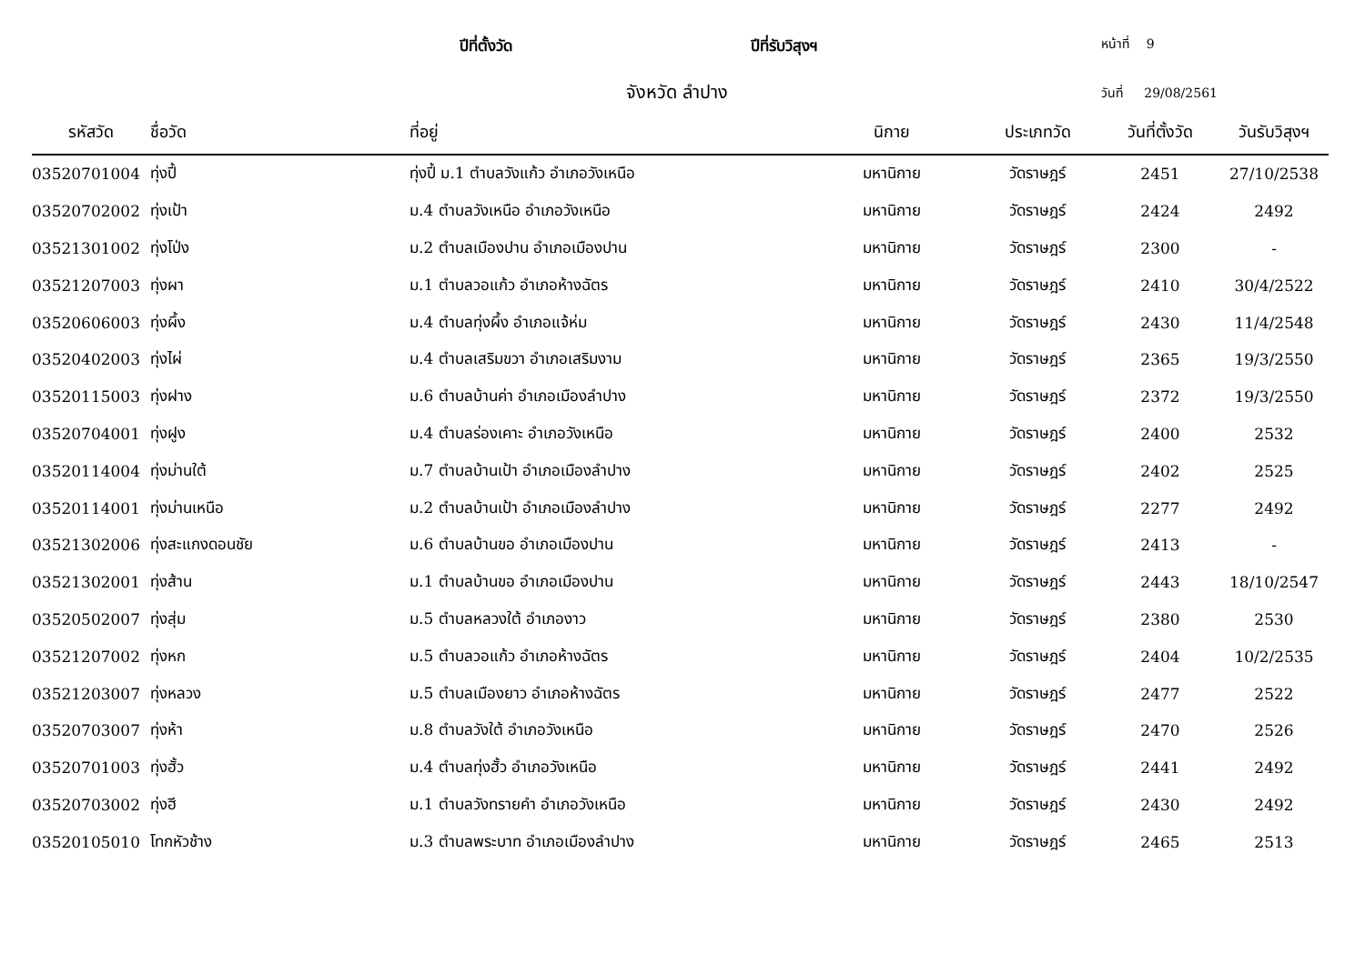ปีที่ตั้งวัด ปีที่รับวิสุงฯ
หน้าที่ 9
จังหวัด ลำปาง
วันที่ 29/08/2561
| รหัสวัด | ชื่อวัด | ที่อยู่ | นิกาย | ประเภทวัด | วันที่ตั้งวัด | วันรับวิสุงฯ |
| --- | --- | --- | --- | --- | --- | --- |
| 03520701004 | ทุ่งปี้ | ทุ่งปี้ ม.1 ตำบลวังแก้ว อำเภอวังเหนือ | มหานิกาย | วัดราษฎร์ | 2451 | 27/10/2538 |
| 03520702002 | ทุ่งเป้า | ม.4 ตำบลวังเหนือ อำเภอวังเหนือ | มหานิกาย | วัดราษฎร์ | 2424 | 2492 |
| 03521301002 | ทุ่งโป่ง | ม.2 ตำบลเมืองปาน อำเภอเมืองปาน | มหานิกาย | วัดราษฎร์ | 2300 | - |
| 03521207003 | ทุ่งผา | ม.1 ตำบลวอแก้ว อำเภอห้างฉัตร | มหานิกาย | วัดราษฎร์ | 2410 | 30/4/2522 |
| 03520606003 | ทุ่งผึ้ง | ม.4 ตำบลทุ่งผึ้ง อำเภอแจ้ห่ม | มหานิกาย | วัดราษฎร์ | 2430 | 11/4/2548 |
| 03520402003 | ทุ่งไผ่ | ม.4 ตำบลเสริมขวา อำเภอเสริมงาม | มหานิกาย | วัดราษฎร์ | 2365 | 19/3/2550 |
| 03520115003 | ทุ่งฝาง | ม.6 ตำบลบ้านค่า อำเภอเมืองลำปาง | มหานิกาย | วัดราษฎร์ | 2372 | 19/3/2550 |
| 03520704001 | ทุ่งฝูง | ม.4 ตำบลร่องเคาะ อำเภอวังเหนือ | มหานิกาย | วัดราษฎร์ | 2400 | 2532 |
| 03520114004 | ทุ่งม่านใต้ | ม.7 ตำบลบ้านเป้า อำเภอเมืองลำปาง | มหานิกาย | วัดราษฎร์ | 2402 | 2525 |
| 03520114001 | ทุ่งม่านเหนือ | ม.2 ตำบลบ้านเป้า อำเภอเมืองลำปาง | มหานิกาย | วัดราษฎร์ | 2277 | 2492 |
| 03521302006 | ทุ่งสะแกงดอนชัย | ม.6 ตำบลบ้านขอ อำเภอเมืองปาน | มหานิกาย | วัดราษฎร์ | 2413 | - |
| 03521302001 | ทุ่งส้าน | ม.1 ตำบลบ้านขอ อำเภอเมืองปาน | มหานิกาย | วัดราษฎร์ | 2443 | 18/10/2547 |
| 03520502007 | ทุ่งสุ่ม | ม.5 ตำบลหลวงใต้ อำเภองาว | มหานิกาย | วัดราษฎร์ | 2380 | 2530 |
| 03521207002 | ทุ่งหก | ม.5 ตำบลวอแก้ว อำเภอห้างฉัตร | มหานิกาย | วัดราษฎร์ | 2404 | 10/2/2535 |
| 03521203007 | ทุ่งหลวง | ม.5 ตำบลเมืองยาว อำเภอห้างฉัตร | มหานิกาย | วัดราษฎร์ | 2477 | 2522 |
| 03520703007 | ทุ่งห้า | ม.8 ตำบลวังใต้ อำเภอวังเหนือ | มหานิกาย | วัดราษฎร์ | 2470 | 2526 |
| 03520701003 | ทุ่งฮั้ว | ม.4 ตำบลทุ่งฮั้ว อำเภอวังเหนือ | มหานิกาย | วัดราษฎร์ | 2441 | 2492 |
| 03520703002 | ทุ่งฮี | ม.1 ตำบลวังทรายคำ อำเภอวังเหนือ | มหานิกาย | วัดราษฎร์ | 2430 | 2492 |
| 03520105010 | โทกหัวช้าง | ม.3 ตำบลพระบาท อำเภอเมืองลำปาง | มหานิกาย | วัดราษฎร์ | 2465 | 2513 |